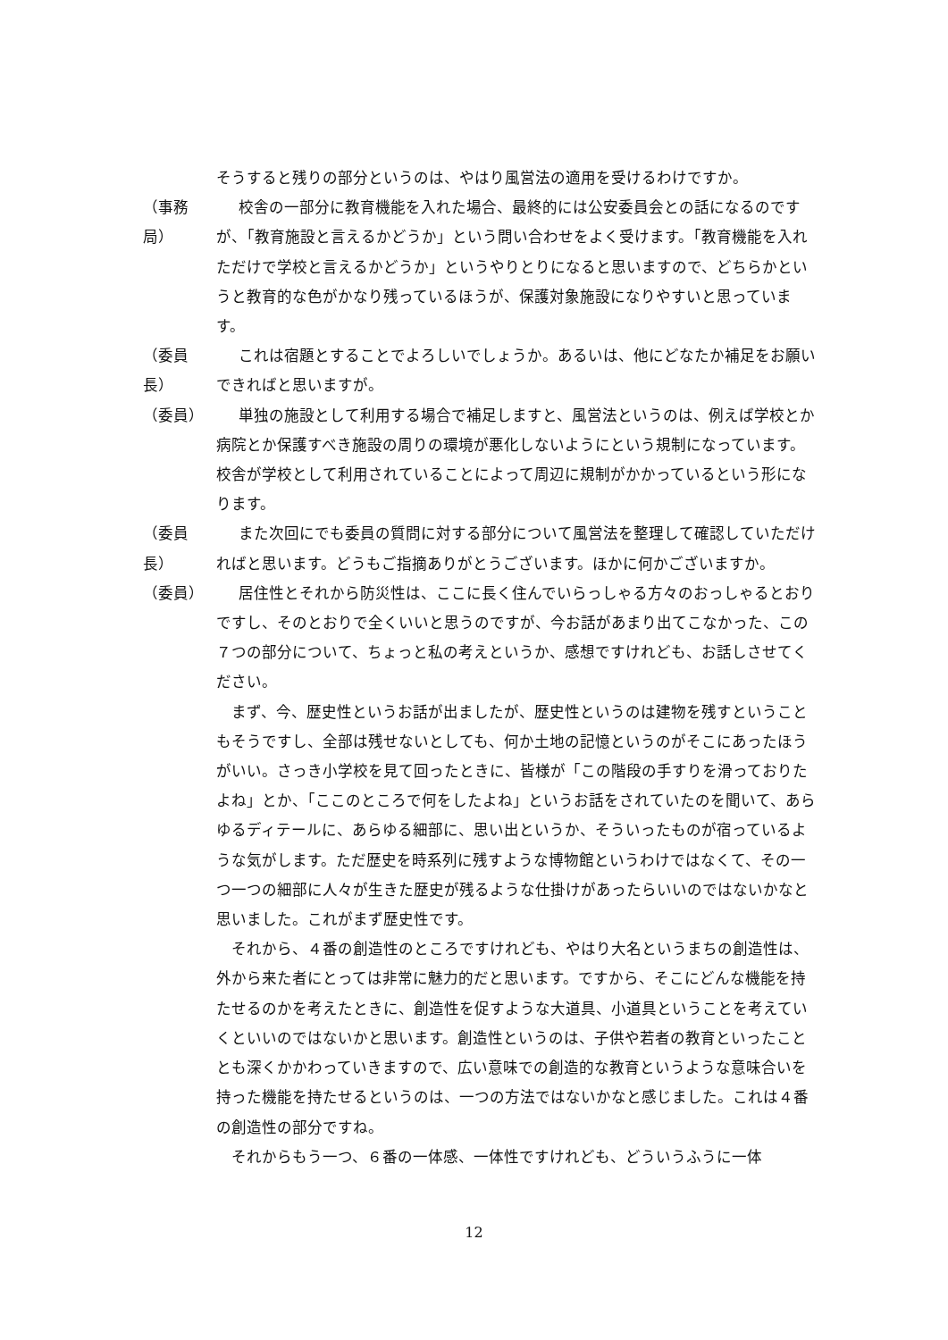そうすると残りの部分というのは、やはり風営法の適用を受けるわけですか。
（事務局）
校舎の一部分に教育機能を入れた場合、最終的には公安委員会との話になるのですが、「教育施設と言えるかどうか」という問い合わせをよく受けます。「教育機能を入れただけで学校と言えるかどうか」というやりとりになると思いますので、どちらかというと教育的な色がかなり残っているほうが、保護対象施設になりやすいと思っています。
（委員長）
これは宿題とすることでよろしいでしょうか。あるいは、他にどなたか補足をお願いできればと思いますが。
（委員） 単独の施設として利用する場合で補足しますと、風営法というのは、例えば学校とか病院とか保護すべき施設の周りの環境が悪化しないようにという規制になっています。校舎が学校として利用されていることによって周辺に規制がかかっているという形になります。
（委員長）
また次回にでも委員の質問に対する部分について風営法を整理して確認していただければと思います。どうもご指摘ありがとうございます。ほかに何かございますか。
（委員） 居住性とそれから防災性は、ここに長く住んでいらっしゃる方々のおっしゃるとおりですし、そのとおりで全くいいと思うのですが、今お話があまり出てこなかった、この７つの部分について、ちょっと私の考えというか、感想ですけれども、お話しさせてください。
まず、今、歴史性というお話が出ましたが、歴史性というのは建物を残すということもそうですし、全部は残せないとしても、何か土地の記憶というのがそこにあったほうがいい。さっき小学校を見て回ったときに、皆様が「この階段の手すりを滑っておりたよね」とか、「ここのところで何をしたよね」というお話をされていたのを聞いて、あらゆるディテールに、あらゆる細部に、思い出というか、そういったものが宿っているような気がします。ただ歴史を時系列に残すような博物館というわけではなくて、その一つ一つの細部に人々が生きた歴史が残るような仕掛けがあったらいいのではないかなと思いました。これがまず歴史性です。
それから、４番の創造性のところですけれども、やはり大名というまちの創造性は、外から来た者にとっては非常に魅力的だと思います。ですから、そこにどんな機能を持たせるのかを考えたときに、創造性を促すような大道具、小道具ということを考えていくといいのではないかと思います。創造性というのは、子供や若者の教育といったこととも深くかかわっていきますので、広い意味での創造的な教育というような意味合いを持った機能を持たせるというのは、一つの方法ではないかなと感じました。これは４番の創造性の部分ですね。
それからもう一つ、６番の一体感、一体性ですけれども、どういうふうに一体
12